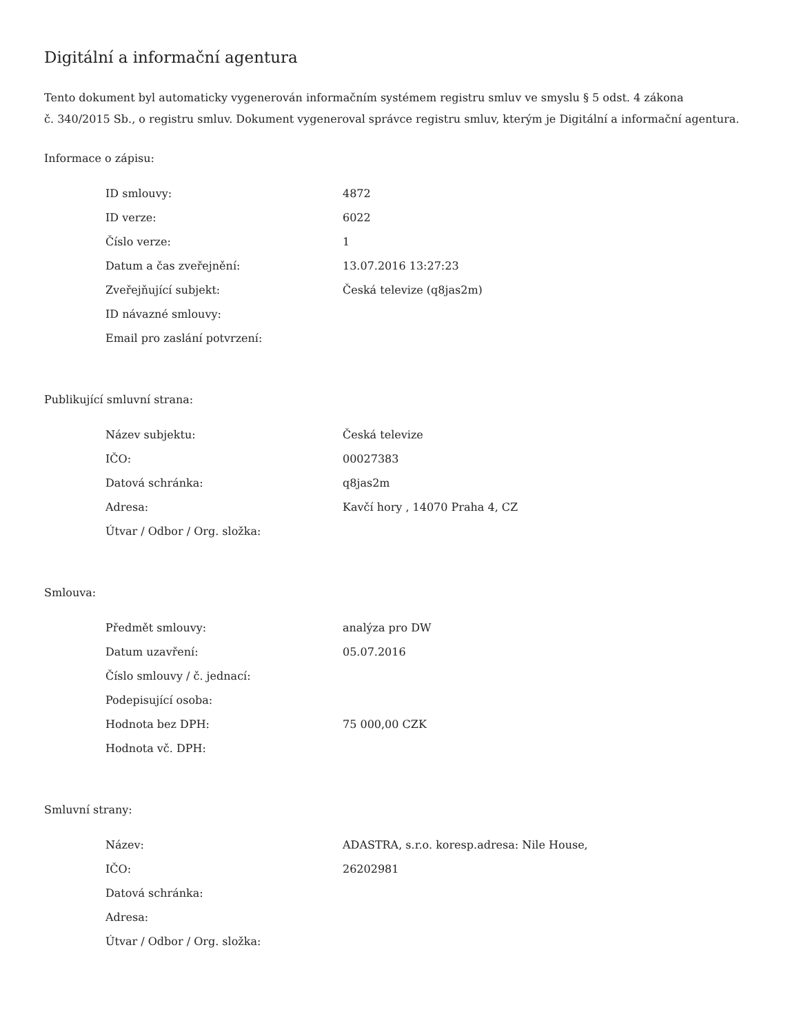Digitální a informační agentura
Tento dokument byl automaticky vygenerován informačním systémem registru smluv ve smyslu § 5 odst. 4 zákona
č. 340/2015 Sb., o registru smluv. Dokument vygeneroval správce registru smluv, kterým je Digitální a informační agentura.
Informace o zápisu:
| ID smlouvy: | 4872 |
| ID verze: | 6022 |
| Číslo verze: | 1 |
| Datum a čas zveřejnění: | 13.07.2016 13:27:23 |
| Zveřejňující subjekt: | Česká televize (q8jas2m) |
| ID návazné smlouvy: | |
| Email pro zaslání potvrzení: | |
Publikující smluvní strana:
| Název subjektu: | Česká televize |
| IČO: | 00027383 |
| Datová schránka: | q8jas2m |
| Adresa: | Kavčí hory , 14070 Praha 4, CZ |
| Útvar / Odbor / Org. složka: | |
Smlouva:
| Předmět smlouvy: | analýza pro DW |
| Datum uzavření: | 05.07.2016 |
| Číslo smlouvy / č. jednací: | |
| Podepisující osoba: | |
| Hodnota bez DPH: | 75 000,00 CZK |
| Hodnota vč. DPH: | |
Smluvní strany:
| Název: | ADASTRA, s.r.o. koresp.adresa: Nile House, |
| IČO: | 26202981 |
| Datová schránka: | |
| Adresa: | |
| Útvar / Odbor / Org. složka: | |